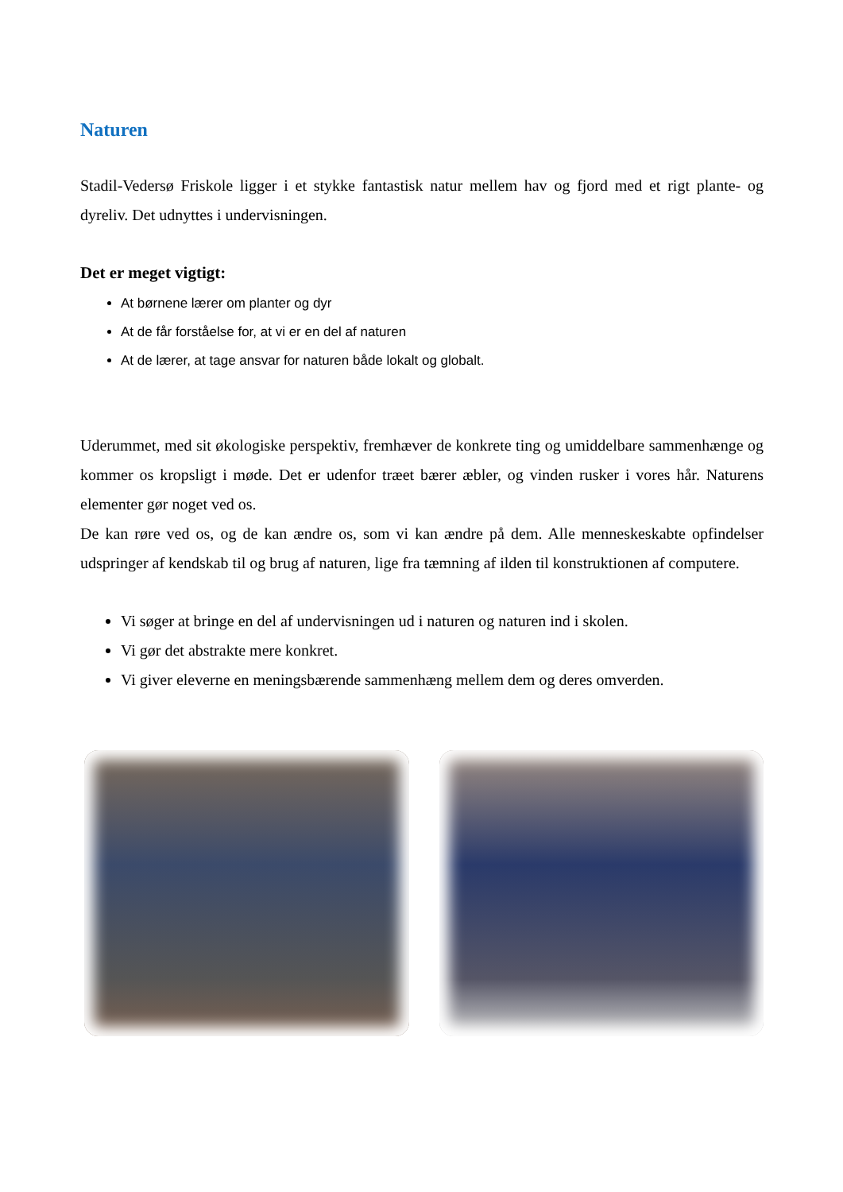Naturen
Stadil-Vedersø Friskole ligger i et stykke fantastisk natur mellem hav og fjord med et rigt plante- og dyreliv. Det udnyttes i undervisningen.
Det er meget vigtigt:
At børnene lærer om planter og dyr
At de får forståelse for, at vi er en del af naturen
At de lærer, at tage ansvar for naturen både lokalt og globalt.
Uderummet, med sit økologiske perspektiv, fremhæver de konkrete ting og umiddelbare sammenhænge og kommer os kropsligt i møde. Det er udenfor træet bærer æbler, og vinden rusker i vores hår. Naturens elementer gør noget ved os.
De kan røre ved os, og de kan ændre os, som vi kan ændre på dem. Alle menneskeskabte opfindelser udspringer af kendskab til og brug af naturen, lige fra tæmning af ilden til konstruktionen af computere.
Vi søger at bringe en del af undervisningen ud i naturen og naturen ind i skolen.
Vi gør det abstrakte mere konkret.
Vi giver eleverne en meningsbærende sammenhæng mellem dem og deres omverden.